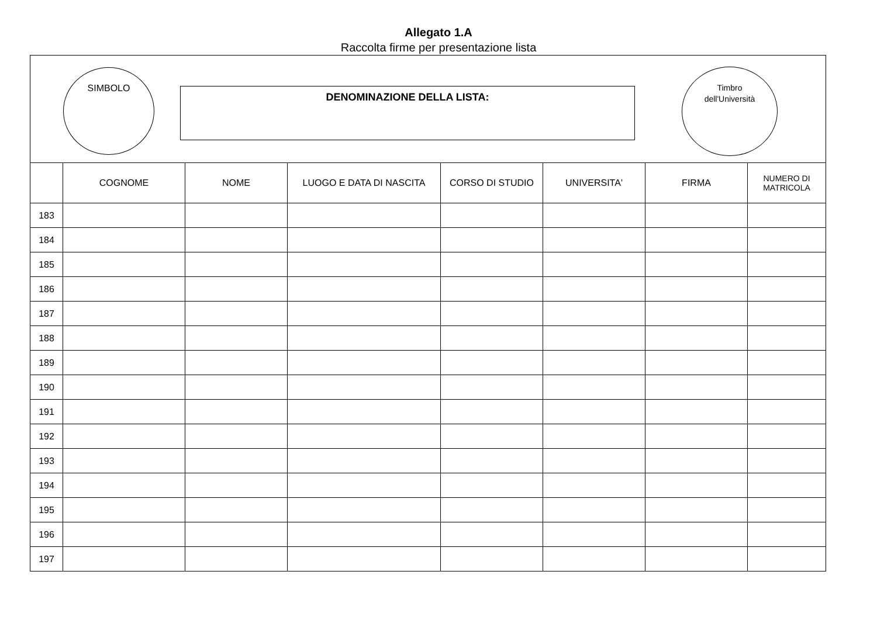Allegato 1.A
Raccolta firme per presentazione lista
SIMBOLO
DENOMINAZIONE DELLA LISTA:
Timbro
dell'Università
| | COGNOME | NOME | LUOGO E DATA DI NASCITA | CORSO DI STUDIO | UNIVERSITA' | FIRMA | NUMERO DI MATRICOLA |
| --- | --- | --- | --- | --- | --- | --- | --- |
| 183 | | | | | | | |
| 184 | | | | | | | |
| 185 | | | | | | | |
| 186 | | | | | | | |
| 187 | | | | | | | |
| 188 | | | | | | | |
| 189 | | | | | | | |
| 190 | | | | | | | |
| 191 | | | | | | | |
| 192 | | | | | | | |
| 193 | | | | | | | |
| 194 | | | | | | | |
| 195 | | | | | | | |
| 196 | | | | | | | |
| 197 | | | | | | | |